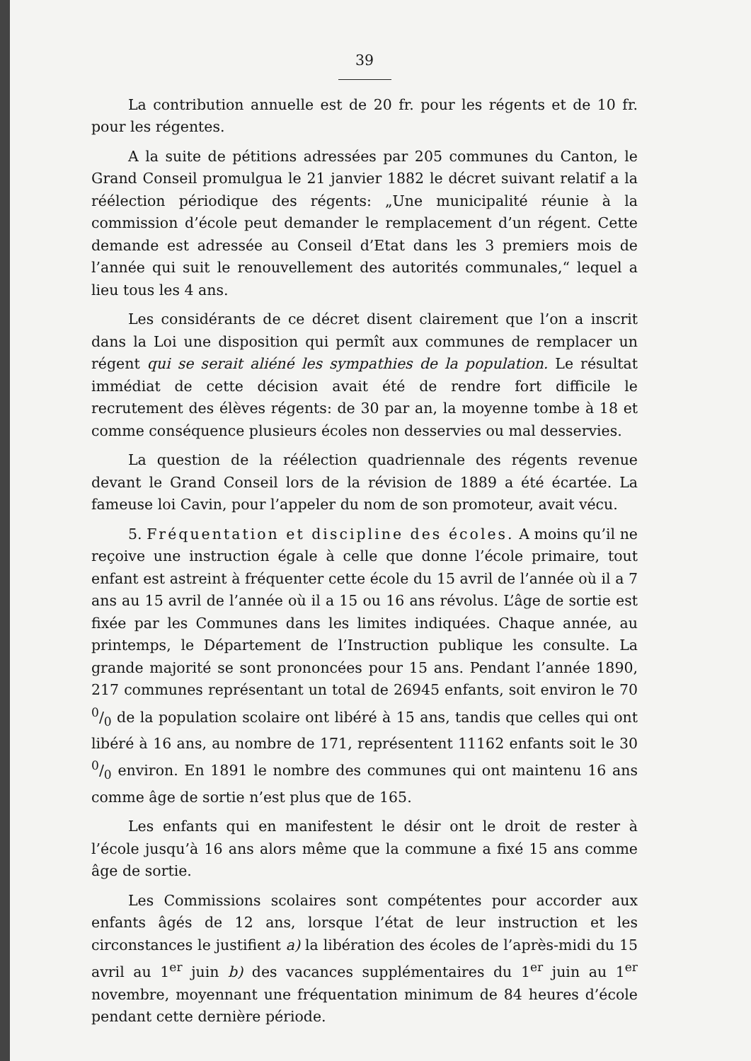39
La contribution annuelle est de 20 fr. pour les régents et de 10 fr. pour les régentes.
A la suite de pétitions adressées par 205 communes du Canton, le Grand Conseil promulgua le 21 janvier 1882 le décret suivant relatif a la réélection périodique des régents: „Une municipalité réunie à la commission d’école peut demander le remplacement d’un régent. Cette demande est adressée au Conseil d’Etat dans les 3 premiers mois de l’année qui suit le renouvellement des autorités communales,“ lequel a lieu tous les 4 ans.
Les considérants de ce décret disent clairement que l’on a inscrit dans la Loi une disposition qui permît aux communes de remplacer un régent qui se serait aliéné les sympathies de la population. Le résultat immédiat de cette décision avait été de rendre fort difficile le recrutement des élèves régents: de 30 par an, la moyenne tombe à 18 et comme conséquence plusieurs écoles non desservies ou mal desservies.
La question de la réélection quadriennale des régents revenue devant le Grand Conseil lors de la révision de 1889 a été écartée. La fameuse loi Cavin, pour l’appeler du nom de son promoteur, avait vécu.
5. Fréquentation et discipline des écoles. A moins qu’il ne reçoive une instruction égale à celle que donne l’école primaire, tout enfant est astreint à fréquenter cette école du 15 avril de l’année où il a 7 ans au 15 avril de l’année où il a 15 ou 16 ans révolus. L’âge de sortie est fixée par les Communes dans les limites indiquées. Chaque année, au printemps, le Département de l’Instruction publique les consulte. La grande majorité se sont prononcées pour 15 ans. Pendant l’année 1890, 217 communes représentant un total de 26945 enfants, soit environ le 70 0/0 de la population scolaire ont libéré à 15 ans, tandis que celles qui ont libéré à 16 ans, au nombre de 171, représentent 11162 enfants soit le 30 0/0 environ. En 1891 le nombre des communes qui ont maintenu 16 ans comme âge de sortie n’est plus que de 165.
Les enfants qui en manifestent le désir ont le droit de rester à l’école jusqu’à 16 ans alors même que la commune a fixé 15 ans comme âge de sortie.
Les Commissions scolaires sont compétentes pour accorder aux enfants âgés de 12 ans, lorsque l’état de leur instruction et les circonstances le justifient a) la libération des écoles de l’après-midi du 15 avril au 1<sup>er</sup> juin b) des vacances supplémentaires du 1<sup>er</sup> juin au 1<sup>er</sup> novembre, moyennant une fréquentation minimum de 84 heures d’école pendant cette dernière période.